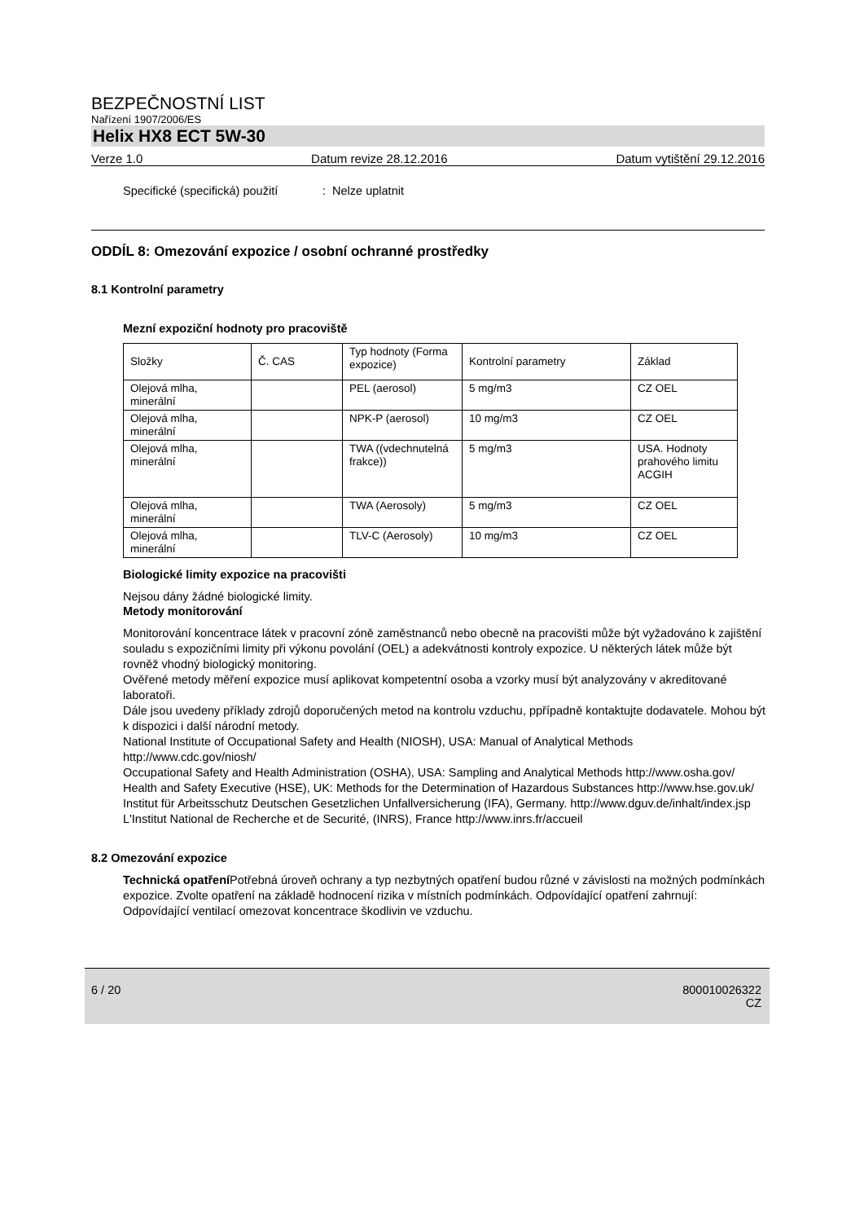BEZPEČNOSTNÍ LIST
Nařízení 1907/2006/ES
Helix HX8 ECT 5W-30
Verze 1.0 Datum revize 28.12.2016 Datum vytištění 29.12.2016
Specifické (specifická) použití
: Nelze uplatnit
ODDÍL 8: Omezování expozice / osobní ochranné prostředky
8.1 Kontrolní parametry
Mezní expoziční hodnoty pro pracoviště
| Složky | Č. CAS | Typ hodnoty (Forma expozice) | Kontrolní parametry | Základ |
| Olejová mlha, minerální | | PEL (aerosol) | 5 mg/m3 | CZ OEL |
| Olejová mlha, minerální | | NPK-P (aerosol) | 10 mg/m3 | CZ OEL |
| Olejová mlha, minerální | | TWA ((vdechnutelná frakce)) | 5 mg/m3 | USA. Hodnoty prahového limitu ACGIH |
| Olejová mlha, minerální | | TWA (Aerosoly) | 5 mg/m3 | CZ OEL |
| Olejová mlha, minerální | | TLV-C (Aerosoly) | 10 mg/m3 | CZ OEL |
Biologické limity expozice na pracovišti
Nejsou dány žádné biologické limity.
Metody monitorování
Monitorování koncentrace látek v pracovní zóně zaměstnanců nebo obecně na pracovišti může být vyžadováno k zajištění souladu s expozičními limity při výkonu povolání (OEL) a adekvátnosti kontroly expozice. U některých látek může být rovněž vhodný biologický monitoring.
Ověřené metody měření expozice musí aplikovat kompetentní osoba a vzorky musí být analyzovány v akreditované laboratoři.
Dále jsou uvedeny příklady zdrojů doporučených metod na kontrolu vzduchu, ppřípadně kontaktujte dodavatele. Mohou být k dispozici i další národní metody.
National Institute of Occupational Safety and Health (NIOSH), USA: Manual of Analytical Methods http://www.cdc.gov/niosh/
Occupational Safety and Health Administration (OSHA), USA: Sampling and Analytical Methods http://www.osha.gov/
Health and Safety Executive (HSE), UK: Methods for the Determination of Hazardous Substances http://www.hse.gov.uk/
Institut für Arbeitsschutz Deutschen Gesetzlichen Unfallversicherung (IFA), Germany. http://www.dguv.de/inhalt/index.jsp
L'Institut National de Recherche et de Securité, (INRS), France http://www.inrs.fr/accueil
8.2 Omezování expozice
Technická opatření Potřebná úroveň ochrany a typ nezbytných opatření budou různé v závislosti na možných podmínkách expozice. Zvolte opatření na základě hodnocení rizika v místních podmínkách. Odpovídající opatření zahrnují:
Odpovídající ventilací omezovat koncentrace škodlivin ve vzduchu.
6 / 20 800010026322
CZ